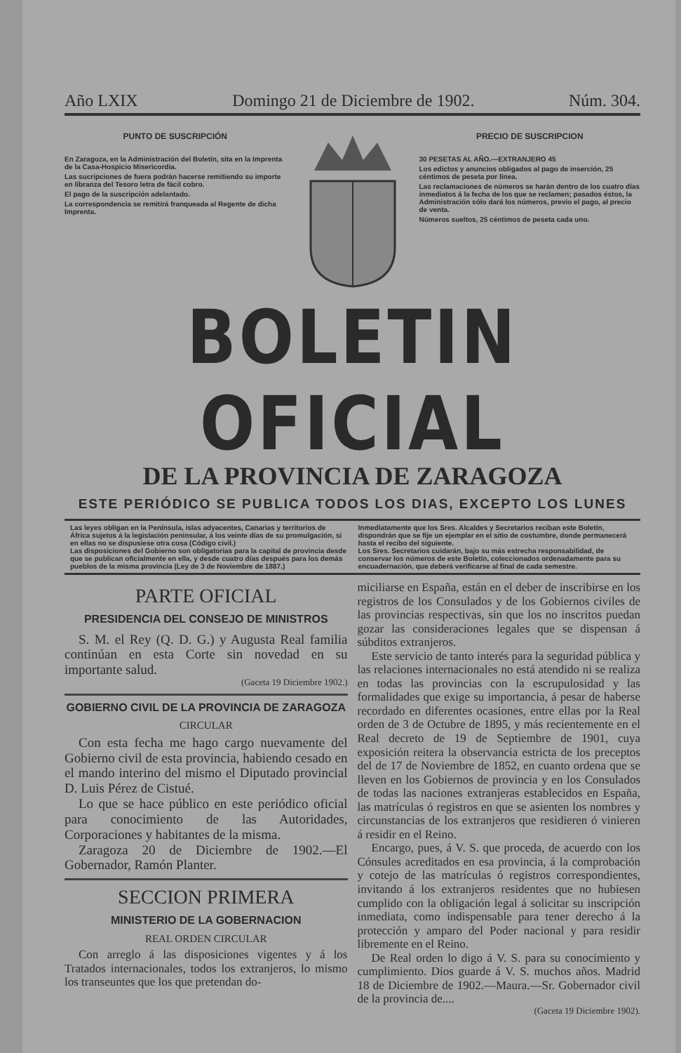Año LXIX Domingo 21 de Diciembre de 1902. Núm. 304.
PUNTO DE SUSCRIPCIÓN
En Zaragoza, en la Administración del Boletín, sita en la Imprenta de la Casa-Hospicio Misericordia.
Las sucripciones de fuera podrán hacerse remitiendo su importe en libranza del Tesoro letra de fácil cobro.
El pago de la suscripción adelantado.
La correspondencia se remitirá franqueada al Regente de dicha Imprenta.
PRECIO DE SUSCRIPCION
30 PESETAS AL AÑO.—EXTRANJERO 45
Los edictos y anuncios obligados al pago de inserción, 25 céntimos de peseta por línea.
Las reclamaciones de números se harán dentro de los cuatro días inmediatos á la fecha de los que se reclamen; pasados éstos, la Administración sólo dará los números, previo el pago, al precio de venta.
Números sueltos, 25 céntimos de peseta cada uno.
BOLETIN OFICIAL
DE LA PROVINCIA DE ZARAGOZA
ESTE PERIÓDICO SE PUBLICA TODOS LOS DIAS, EXCEPTO LOS LUNES
Las leyes obligan en la Península, islas adyacentes, Canarias y territorios de África sujetos á la legislación peninsular, á los veinte días de su promulgación, si en ellas no se dispusiese otra cosa (Código civil.)
Las disposiciones del Gobierno son obligatorias para la capital de provincia desde que se publican oficialmente en ella, y desde cuatro días después para los demás pueblos de la misma provincia (Ley de 3 de Noviembre de 1887.)
Inmediatamente que los Sres. Alcaldes y Secretarios reciban este Boletín, dispondrán que se fije un ejemplar en el sitio de costumbre, donde permanecerá hasta el recibo del siguiente.
Los Sres. Secretarios cuidarán, bajo su más estrecha responsabilidad, de conservar los números de este Boletín, coleccionados ordenadamente para su encuadernación, que deberá verificarse al final de cada semestre.
PARTE OFICIAL
PRESIDENCIA DEL CONSEJO DE MINISTROS
S. M. el Rey (Q. D. G.) y Augusta Real familia continúan en esta Corte sin novedad en su importante salud.
(Gaceta 19 Diciembre 1902.)
GOBIERNO CIVIL DE LA PROVINCIA DE ZARAGOZA
CIRCULAR
Con esta fecha me hago cargo nuevamente del Gobierno civil de esta provincia, habiendo cesado en el mando interino del mismo el Diputado provincial D. Luis Pérez de Cistué.
Lo que se hace público en este periódico oficial para conocimiento de las Autoridades, Corporaciones y habitantes de la misma.
Zaragoza 20 de Diciembre de 1902.—El Gobernador, Ramón Planter.
SECCION PRIMERA
MINISTERIO DE LA GOBERNACION
REAL ORDEN CIRCULAR
Con arreglo á las disposiciones vigentes y á los Tratados internacionales, todos los extranjeros, lo mismo los transeuntes que los que pretendan do-
miciliarse en España, están en el deber de inscribirse en los registros de los Consulados y de los Gobiernos civiles de las provincias respectivas, sin que los no inscritos puedan gozar las consideraciones legales que se dispensan á súbditos extranjeros.
Este servicio de tanto interés para la seguridad pública y las relaciones internacionales no está atendido ni se realiza en todas las provincias con la escrupulosidad y las formalidades que exige su importancia, á pesar de haberse recordado en diferentes ocasiones, entre ellas por la Real orden de 3 de Octubre de 1895, y más recientemente en el Real decreto de 19 de Septiembre de 1901, cuya exposición reitera la observancia estricta de los preceptos del de 17 de Noviembre de 1852, en cuanto ordena que se lleven en los Gobiernos de provincia y en los Consulados de todas las naciones extranjeras establecidos en España, las matrículas ó registros en que se asienten los nombres y circunstancias de los extranjeros que residieren ó vinieren á residir en el Reino.
Encargo, pues, á V. S. que proceda, de acuerdo con los Cónsules acreditados en esa provincia, á la comprobación y cotejo de las matrículas ó registros correspondientes, invitando á los extranjeros residentes que no hubiesen cumplido con la obligación legal á solicitar su inscripción inmediata, como indispensable para tener derecho á la protección y amparo del Poder nacional y para residir libremente en el Reino.
De Real orden lo digo á V. S. para su conocimiento y cumplimiento. Dios guarde á V. S. muchos años. Madrid 18 de Diciembre de 1902.—Maura.—Sr. Gobernador civil de la provincia de....
(Gaceta 19 Diciembre 1902).